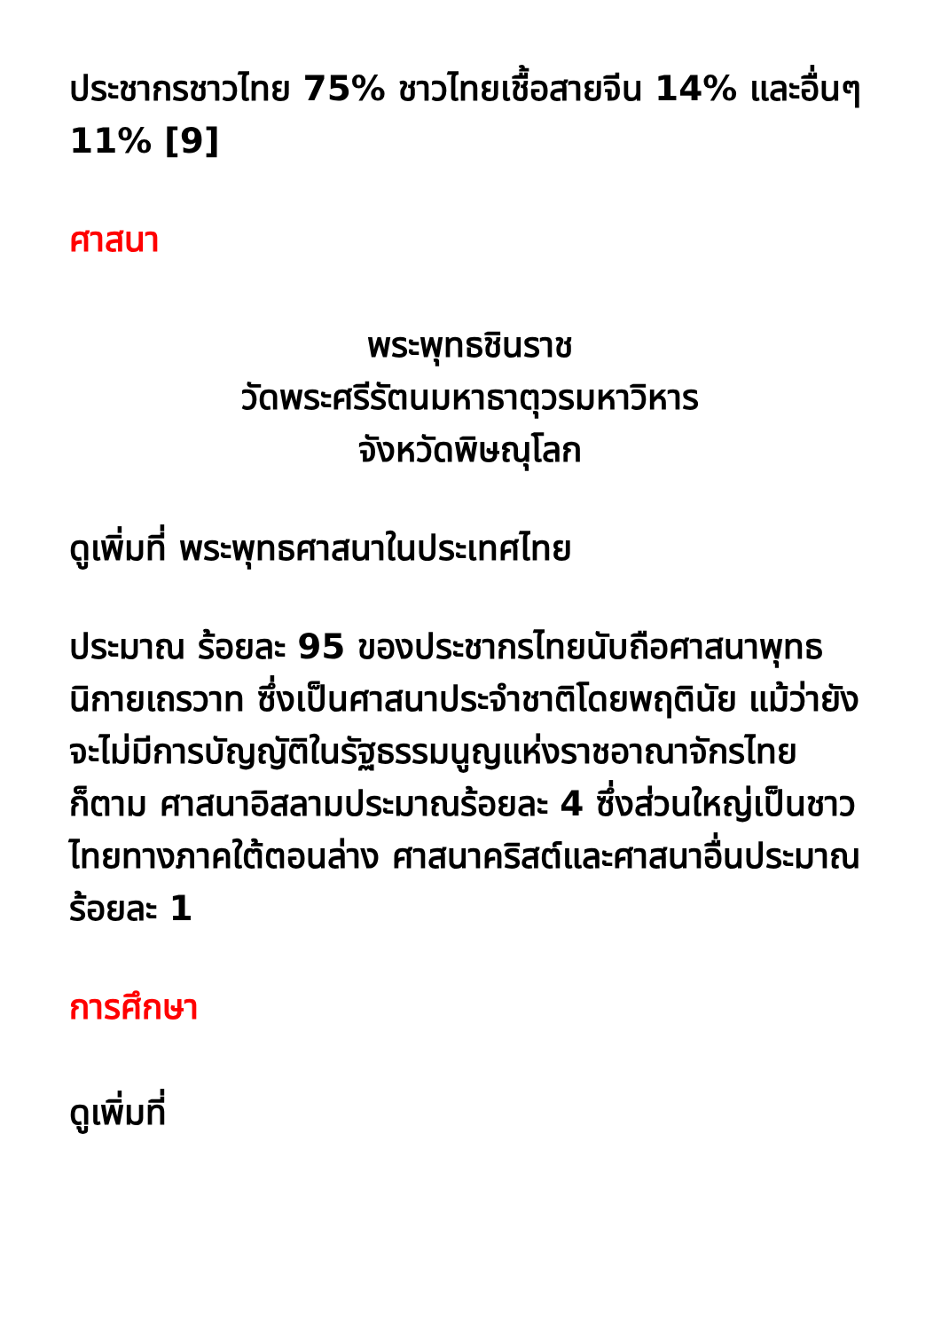ประชากรชาวไทย 75% ชาวไทยเชื้อสายจีน 14% และอื่นๆ 11% [9]
ศาสนา
พระพุทธชินราช
วัดพระศรีรัตนมหาธาตุวรมหาวิหาร
จังหวัดพิษณุโลก
ดูเพิ่มที่ พระพุทธศาสนาในประเทศไทย
ประมาณ ร้อยละ 95 ของประชากรไทยนับถือศาสนาพุทธนิกายเถรวาท ซึ่งเป็นศาสนาประจำชาติโดยพฤตินัย แม้ว่ายังจะไม่มีการบัญญัติในรัฐธรรมนูญแห่งราชอาณาจักรไทยก็ตาม ศาสนาอิสลามประมาณร้อยละ 4 ซึ่งส่วนใหญ่เป็นชาวไทยทางภาคใต้ตอนล่าง ศาสนาคริสต์และศาสนาอื่นประมาณร้อยละ 1
การศึกษา
ดูเพิ่มที่